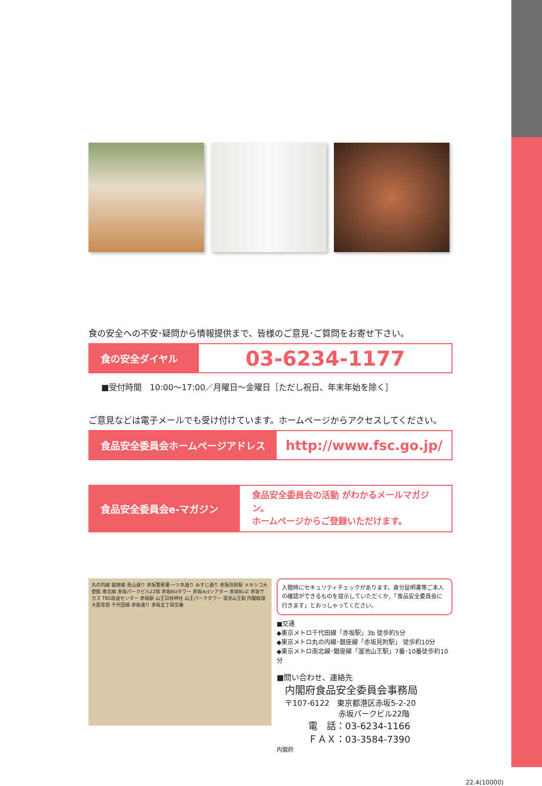食の安全への不安･疑問から情報提供まで、皆様のご意見･ご質問をお寄せ下さい。
食の安全ダイヤル
03-6234-1177
■受付時間　10:00～17:00／月曜日～金曜日［ただし祝日、年末年始を除く］
ご意見などは電子メールでも受け付けています。ホームページからアクセスしてください。
食品安全委員会ホームページアドレス
http://www.fsc.go.jp/
食品安全委員会e-マガジン
食品安全委員会の活動 がわかるメールマガジン。
ホームページからご登録いただけます。
丸の内線 銀座線 青山通り 赤坂警察署 一ツ木通り みすじ通り 赤坂見附駅 メキシコ大使館 南北線 赤坂パークビル22階 赤坂Bizタワー 赤坂Actシアター 赤坂BLIZ 赤坂サカス TBS放送センター 赤坂駅 山王日枝神社 山王パークタワー 溜池山王駅 内閣総理大臣官邸 千代田線 赤坂通り 赤坂五丁目交番
入館時にセキュリティチェックがあります。身分証明書等ご本人の確認ができるものを提示していただくか、「食品安全委員会に行きます」とおっしゃってください。
■交通
◆東京メトロ千代田線「赤坂駅」3b 徒歩約5分
◆東京メトロ丸の内線･銀座線「赤坂見附駅」 徒歩約10分
◆東京メトロ南北線･銀座線「溜池山王駅」7番･10番徒歩約10分
■問い合わせ、連絡先
内閣府食品安全委員会事務局
〒107-6122　東京都港区赤坂5-2-20
赤坂パークビル22階
電　話：03-6234-1166
ＦＡＸ：03-3584-7390
内閣府
22.4(10000)